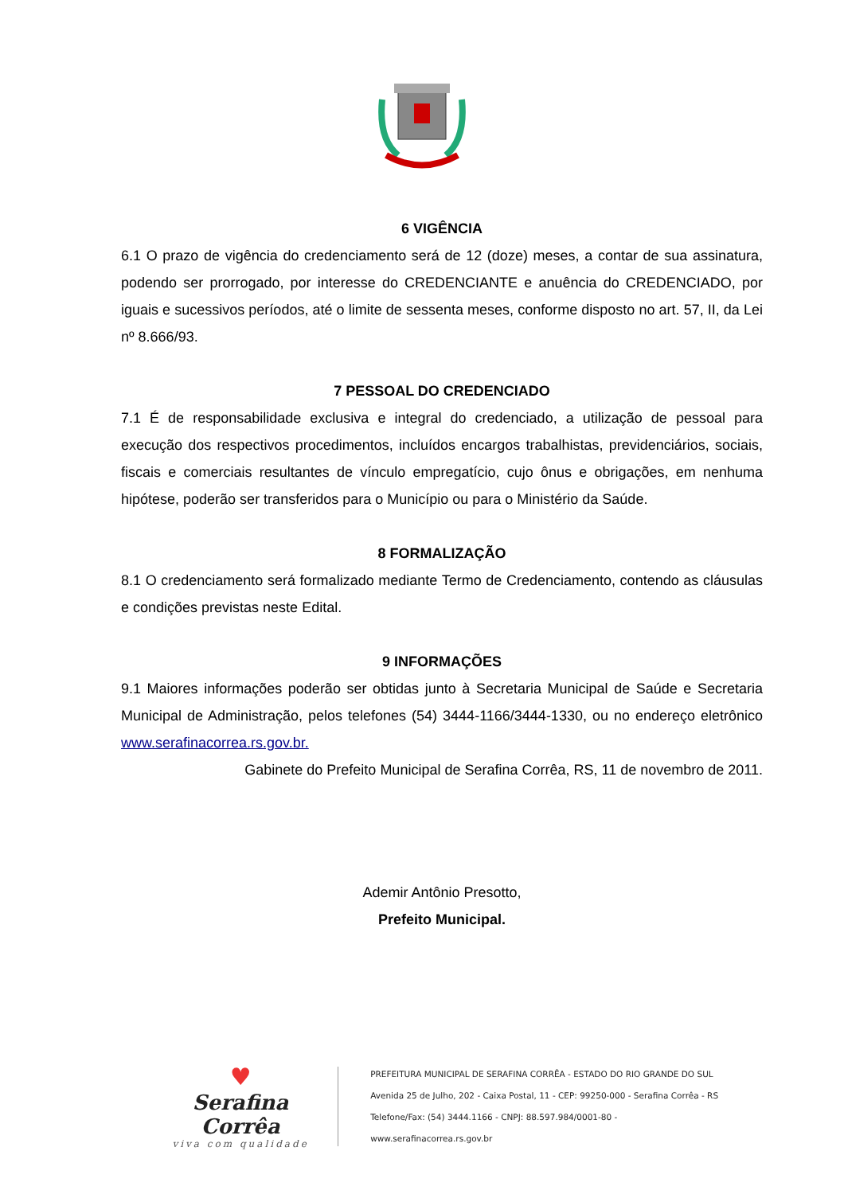6 VIGÊNCIA
6.1 O prazo de vigência do credenciamento será de 12 (doze) meses, a contar de sua assinatura, podendo ser prorrogado, por interesse do CREDENCIANTE e anuência do CREDENCIADO, por iguais e sucessivos períodos, até o limite de sessenta meses, conforme disposto no art. 57, II, da Lei nº 8.666/93.
7 PESSOAL DO CREDENCIADO
7.1 É de responsabilidade exclusiva e integral do credenciado, a utilização de pessoal para execução dos respectivos procedimentos, incluídos encargos trabalhistas, previdenciários, sociais, fiscais e comerciais resultantes de vínculo empregatício, cujo ônus e obrigações, em nenhuma hipótese, poderão ser transferidos para o Município ou para o Ministério da Saúde.
8 FORMALIZAÇÃO
8.1 O credenciamento será formalizado mediante Termo de Credenciamento, contendo as cláusulas e condições previstas neste Edital.
9 INFORMAÇÕES
9.1 Maiores informações poderão ser obtidas junto à Secretaria Municipal de Saúde e Secretaria Municipal de Administração, pelos telefones (54) 3444-1166/3444-1330, ou no endereço eletrônico www.serafinacorrea.rs.gov.br.
Gabinete do Prefeito Municipal de Serafina Corrêa, RS, 11 de novembro de 2011.
Ademir Antônio Presotto,
Prefeito Municipal.
♥
Serafina Corrêa
viva com qualidade
PREFEITURA MUNICIPAL DE SERAFINA CORRÊA - ESTADO DO RIO GRANDE DO SUL
Avenida 25 de Julho, 202 - Caixa Postal, 11 - CEP: 99250-000 - Serafina Corrêa - RS
Telefone/Fax: (54) 3444.1166 - CNPJ: 88.597.984/0001-80 - www.serafinacorrea.rs.gov.br